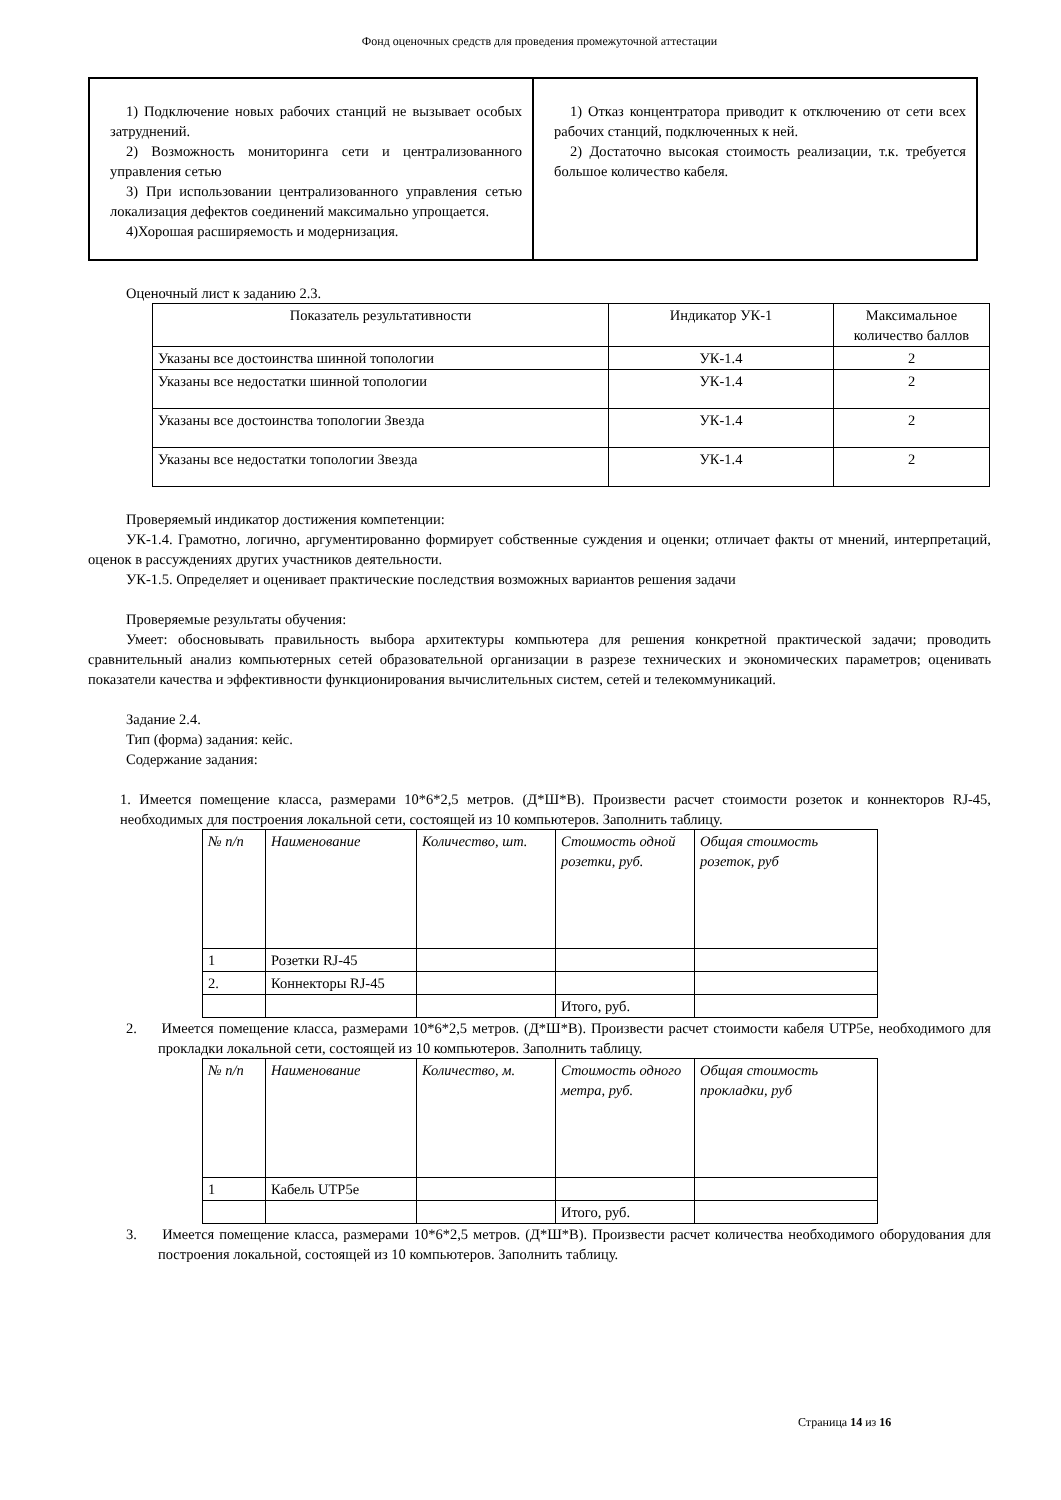Фонд оценочных средств для проведения промежуточной аттестации
| 1) Подключение новых рабочих станций не вызывает особых затруднений. 2) Возможность мониторинга сети и централизованного управления сетью 3) При использовании централизованного управления сетью локализация дефектов соединений максимально упрощается. 4)Хорошая расширяемость и модернизация. | 1) Отказ концентратора приводит к отключению от сети всех рабочих станций, подключенных к ней. 2) Достаточно высокая стоимость реализации, т.к. требуется большое количество кабеля. |
Оценочный лист к заданию 2.3.
| Показатель результативности | Индикатор УК-1 | Максимальное количество баллов |
| --- | --- | --- |
| Указаны все достоинства шинной топологии | УК-1.4 | 2 |
| Указаны все недостатки шинной топологии | УК-1.4 | 2 |
| Указаны все достоинства топологии Звезда | УК-1.4 | 2 |
| Указаны все недостатки топологии Звезда | УК-1.4 | 2 |
Проверяемый индикатор достижения компетенции:
УК-1.4. Грамотно, логично, аргументированно формирует собственные суждения и оценки; отличает факты от мнений, интерпретаций, оценок в рассуждениях других участников деятельности.
УК-1.5. Определяет и оценивает практические последствия возможных вариантов решения задачи
Проверяемые результаты обучения:
Умеет: обосновывать правильность выбора архитектуры компьютера для решения конкретной практической задачи; проводить сравнительный анализ компьютерных сетей образовательной организации в разрезе технических и экономических параметров; оценивать показатели качества и эффективности функционирования вычислительных систем, сетей и телекоммуникаций.
Задание 2.4.
Тип (форма) задания: кейс.
Содержание задания:
1. Имеется помещение класса, размерами 10*6*2,5 метров. (Д*Ш*В). Произвести расчет стоимости розеток и коннекторов RJ-45, необходимых для построения локальной сети, состоящей из 10 компьютеров. Заполнить таблицу.
| № п/п | Наименование | Количество, шт. | Стоимость одной розетки, руб. | Общая стоимость розеток, руб |
| 1 | Розетки RJ-45 | | | |
| 2. | Коннекторы RJ-45 | | | |
| | | | Итого, руб. | |
2. Имеется помещение класса, размерами 10*6*2,5 метров. (Д*Ш*В). Произвести расчет стоимости кабеля UTP5e, необходимого для прокладки локальной сети, состоящей из 10 компьютеров. Заполнить таблицу.
| № п/п | Наименование | Количество, м. | Стоимость одного метра, руб. | Общая стоимость прокладки, руб |
| 1 | Кабель UTP5e | | | |
| | | | Итого, руб. | |
3. Имеется помещение класса, размерами 10*6*2,5 метров. (Д*Ш*В). Произвести расчет количества необходимого оборудования для построения локальной, состоящей из 10 компьютеров. Заполнить таблицу.
Страница 14 из 16